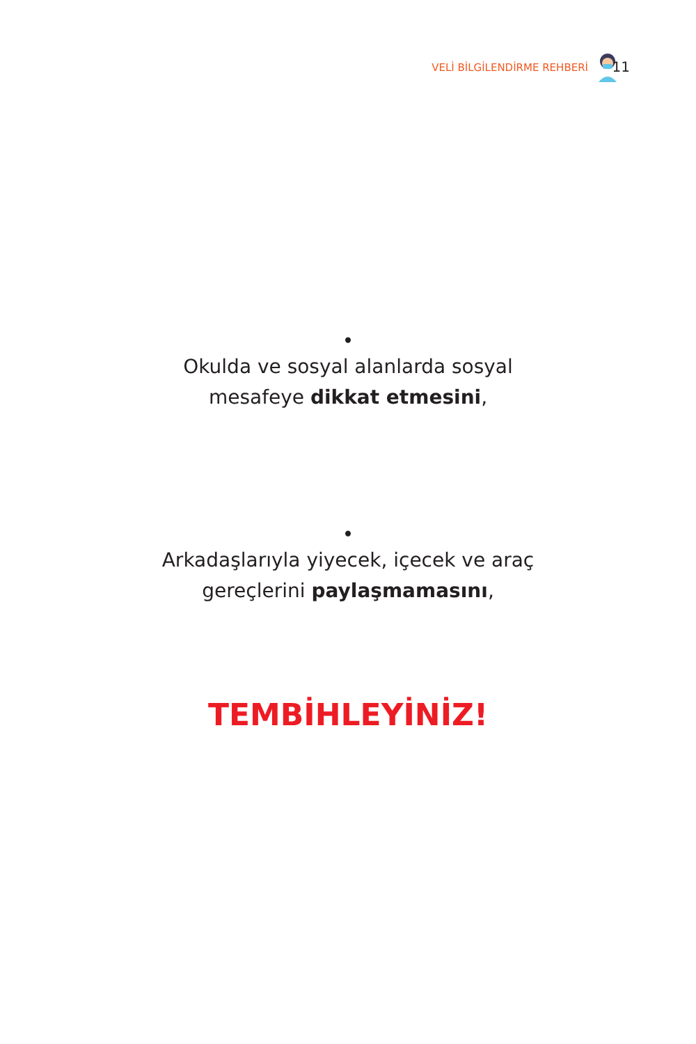VELİ BİLGİLENDİRME REHBERİ 11
•
Okulda ve sosyal alanlarda sosyal
mesafeye dikkat etmesini,
•
Arkadaşlarıyla yiyecek, içecek ve araç
gereçlerini paylaşmamasını,
TEMBİHLEYİNİZ!